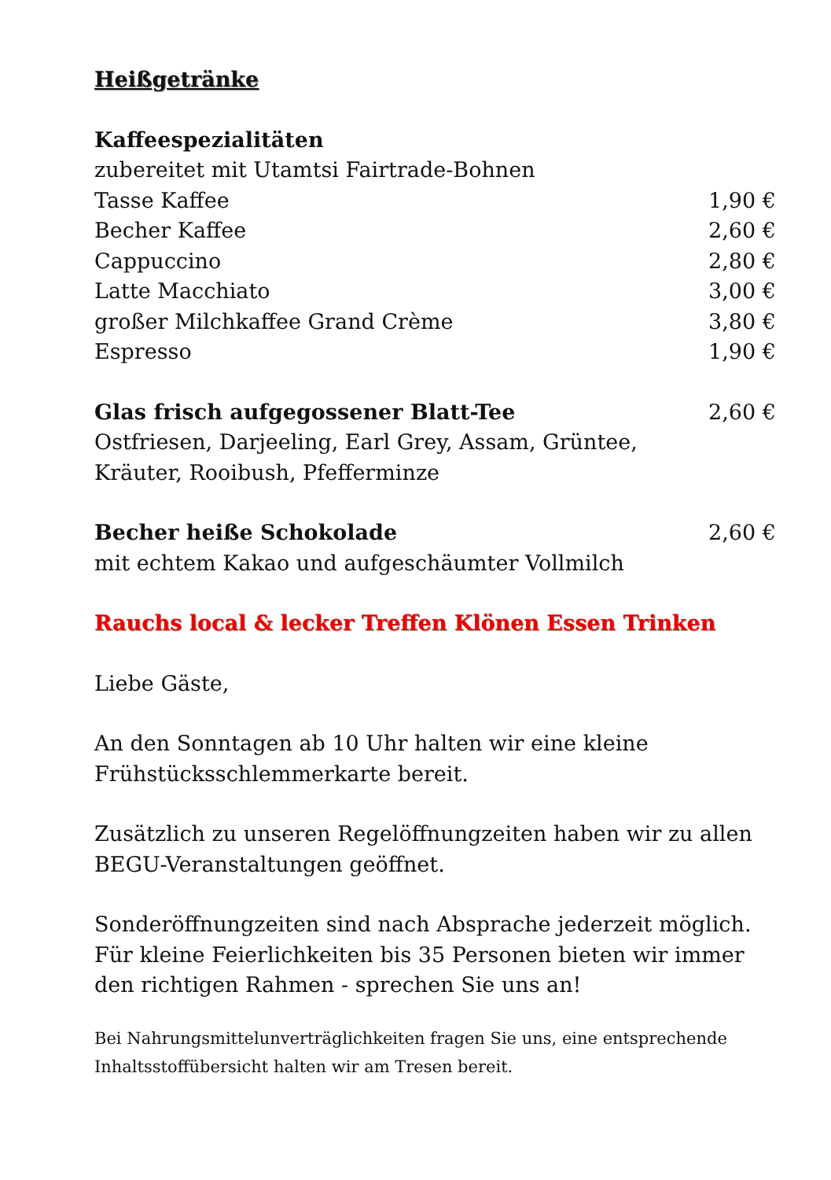Heißgetränke
Kaffeespezialitäten
zubereitet mit Utamtsi Fairtrade-Bohnen
| Tasse Kaffee | 1,90 € |
| Becher Kaffee | 2,60 € |
| Cappuccino | 2,80 € |
| Latte Macchiato | 3,00 € |
| großer Milchkaffee Grand Crème | 3,80 € |
| Espresso | 1,90 € |
| Glas frisch aufgegossener Blatt-Tee | 2,60 € |
Ostfriesen, Darjeeling, Earl Grey, Assam, Grüntee,
Kräuter, Rooibush, Pfefferminze
| Becher heiße Schokolade | 2,60 € |
mit echtem Kakao und aufgeschäumter Vollmilch
Rauchs local & lecker Treffen Klönen Essen Trinken
Liebe Gäste,
An den Sonntagen ab 10 Uhr halten wir eine kleine Frühstücksschlemmerkarte bereit.
Zusätzlich zu unseren Regelöffnungzeiten haben wir zu allen BEGU-Veranstaltungen geöffnet.
Sonderöffnungzeiten sind nach Absprache jederzeit möglich. Für kleine Feierlichkeiten bis 35 Personen bieten wir immer den richtigen Rahmen - sprechen Sie uns an!
Bei Nahrungsmittelunverträglichkeiten fragen Sie uns, eine entsprechende Inhaltsstoffübersicht halten wir am Tresen bereit.